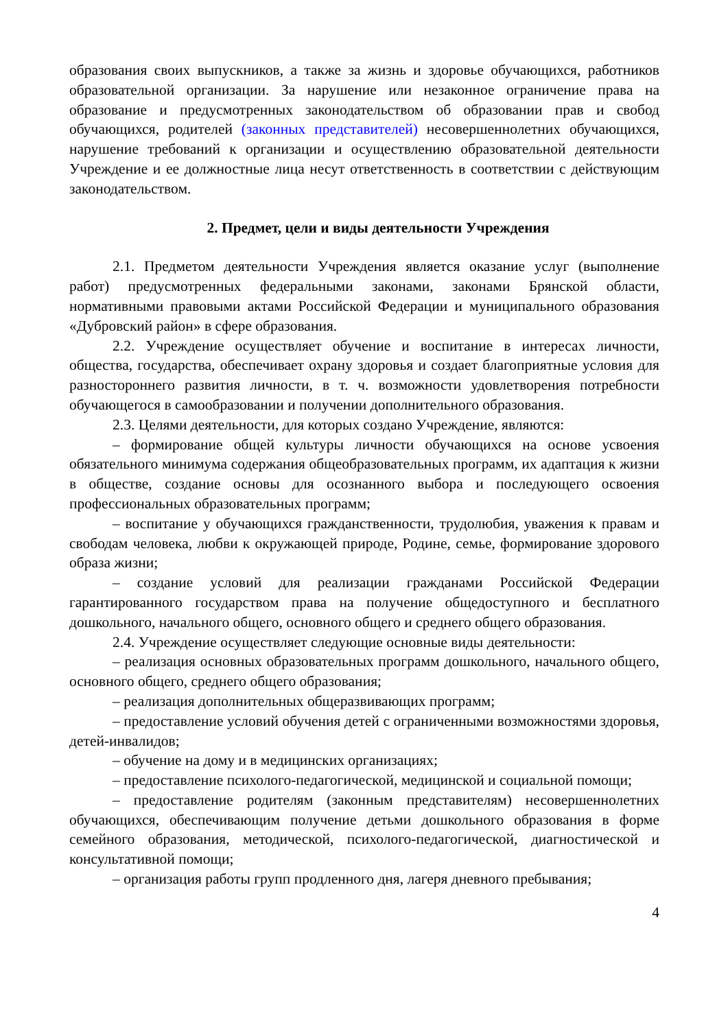образования своих выпускников, а также за жизнь и здоровье обучающихся, работников образовательной организации. За нарушение или незаконное ограничение права на образование и предусмотренных законодательством об образовании прав и свобод обучающихся, родителей (законных представителей) несовершеннолетних обучающихся, нарушение требований к организации и осуществлению образовательной деятельности Учреждение и ее должностные лица несут ответственность в соответствии с действующим законодательством.
2. Предмет, цели и виды деятельности Учреждения
2.1. Предметом деятельности Учреждения является оказание услуг (выполнение работ) предусмотренных федеральными законами, законами Брянской области, нормативными правовыми актами Российской Федерации и муниципального образования «Дубровский район» в сфере образования.
2.2. Учреждение осуществляет обучение и воспитание в интересах личности, общества, государства, обеспечивает охрану здоровья и создает благоприятные условия для разностороннего развития личности, в т. ч. возможности удовлетворения потребности обучающегося в самообразовании и получении дополнительного образования.
2.3. Целями деятельности, для которых создано Учреждение, являются:
– формирование общей культуры личности обучающихся на основе усвоения обязательного минимума содержания общеобразовательных программ, их адаптация к жизни в обществе, создание основы для осознанного выбора и последующего освоения профессиональных образовательных программ;
– воспитание у обучающихся гражданственности, трудолюбия, уважения к правам и свободам человека, любви к окружающей природе, Родине, семье, формирование здорового образа жизни;
– создание условий для реализации гражданами Российской Федерации гарантированного государством права на получение общедоступного и бесплатного дошкольного, начального общего, основного общего и среднего общего образования.
2.4. Учреждение осуществляет следующие основные виды деятельности:
– реализация основных образовательных программ дошкольного, начального общего, основного общего, среднего общего образования;
– реализация дополнительных общеразвивающих программ;
– предоставление условий обучения детей с ограниченными возможностями здоровья, детей-инвалидов;
– обучение на дому и в медицинских организациях;
– предоставление психолого-педагогической, медицинской и социальной помощи;
– предоставление родителям (законным представителям) несовершеннолетних обучающихся, обеспечивающим получение детьми дошкольного образования в форме семейного образования, методической, психолого-педагогической, диагностической и консультативной помощи;
– организация работы групп продленного дня, лагеря дневного пребывания;
4